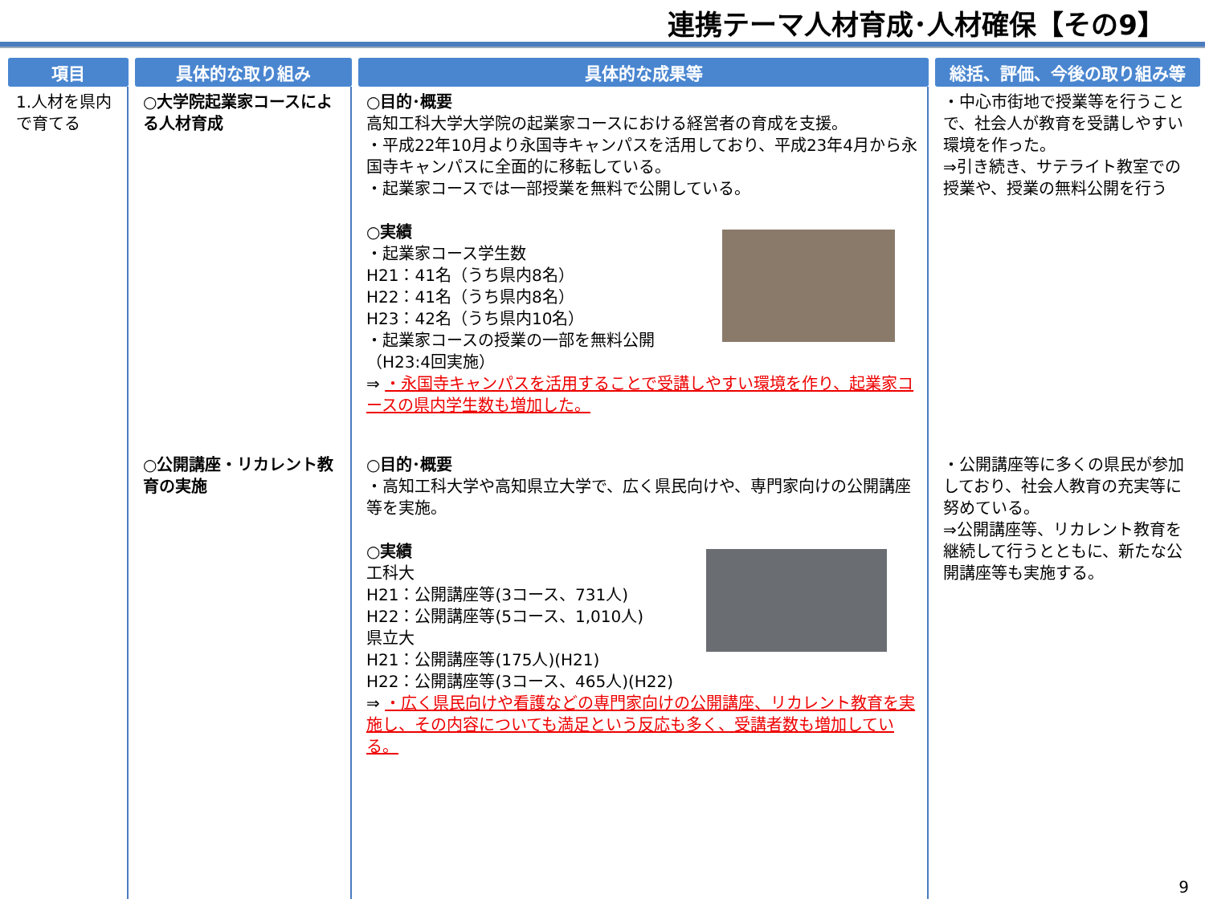連携テーマ人材育成･人材確保【その9】
| 項目 | 具体的な取り組み | 具体的な成果等 | 総括、評価、今後の取り組み等 |
| --- | --- | --- | --- |
| 1.人材を県内で育てる | ○大学院起業家コースによる人材育成 | ○目的･概要 高知工科大学大学院の起業家コースにおける経営者の育成を支援。 ・平成22年10月より永国寺キャンパスを活用しており、平成23年4月から永国寺キャンパスに全面的に移転している。 ・起業家コースでは一部授業を無料で公開している。 ○実績 ・起業家コース学生数 H21：41名（うち県内8名） H22：41名（うち県内8名） H23：42名（うち県内10名） ・起業家コースの授業の一部を無料公開 （H23:4回実施） ⇒ ・永国寺キャンパスを活用することで受講しやすい環境を作り、起業家コースの県内学生数も増加した。 | ・中心市街地で授業等を行うことで、社会人が教育を受講しやすい環境を作った。 ⇒引き続き、サテライト教室での授業や、授業の無料公開を行う |
| | ○公開講座・リカレント教育の実施 | ○目的･概要 ・高知工科大学や高知県立大学で、広く県民向けや、専門家向けの公開講座等を実施。 ○実績 工科大 H21：公開講座等(3コース、731人) H22：公開講座等(5コース、1,010人) 県立大 H21：公開講座等(175人)(H21) H22：公開講座等(3コース、465人)(H22) ⇒ ・広く県民向けや看護などの専門家向けの公開講座、リカレント教育を実施し、その内容についても満足という反応も多く、受講者数も増加している。 | ・公開講座等に多くの県民が参加しており、社会人教育の充実等に努めている。 ⇒公開講座等、リカレント教育を継続して行うとともに、新たな公開講座等も実施する。 |
9